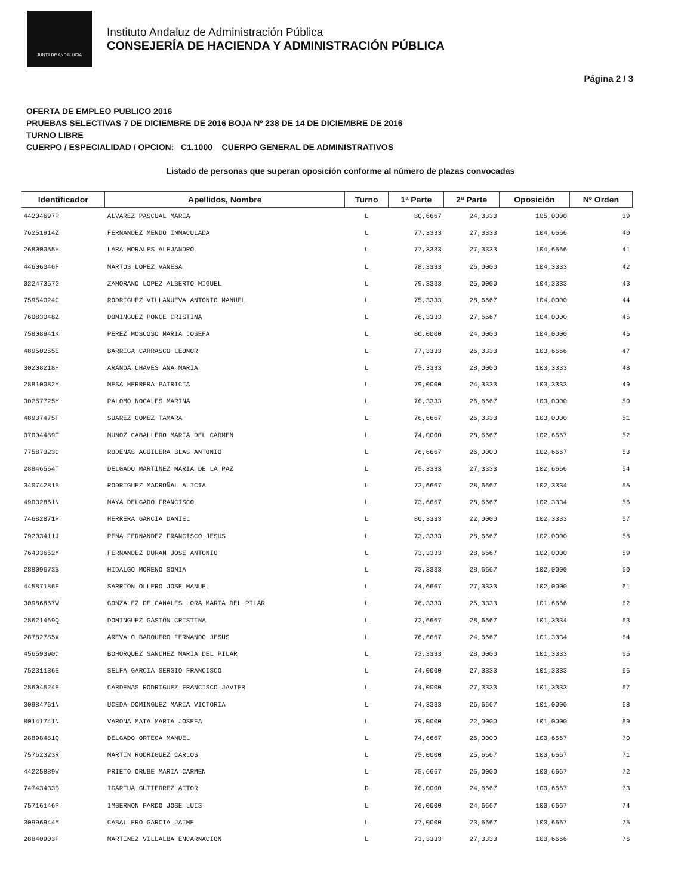JUNTA DE ANDALUCIA
Instituto Andaluz de Administración Pública
CONSEJERÍA DE HACIENDA Y ADMINISTRACIÓN PÚBLICA
Página 2 / 3
OFERTA DE EMPLEO PUBLICO 2016
PRUEBAS SELECTIVAS 7 DE DICIEMBRE DE 2016 BOJA Nº 238 DE 14 DE DICIEMBRE DE 2016
TURNO LIBRE
CUERPO / ESPECIALIDAD / OPCION: C1.1000 CUERPO GENERAL DE ADMINISTRATIVOS
Listado de personas que superan oposición conforme al número de plazas convocadas
| Identificador | Apellidos, Nombre | Turno | 1ª Parte | 2ª Parte | Oposición | Nº Orden |
| --- | --- | --- | --- | --- | --- | --- |
| 44204697P | ALVAREZ PASCUAL MARIA | L | 80,6667 | 24,3333 | 105,0000 | 39 |
| 76251914Z | FERNANDEZ MENDO INMACULADA | L | 77,3333 | 27,3333 | 104,6666 | 40 |
| 26800055H | LARA MORALES ALEJANDRO | L | 77,3333 | 27,3333 | 104,6666 | 41 |
| 44606046F | MARTOS LOPEZ VANESA | L | 78,3333 | 26,0000 | 104,3333 | 42 |
| 02247357G | ZAMORANO LOPEZ ALBERTO MIGUEL | L | 79,3333 | 25,0000 | 104,3333 | 43 |
| 75954024C | RODRIGUEZ VILLANUEVA ANTONIO MANUEL | L | 75,3333 | 28,6667 | 104,0000 | 44 |
| 76083048Z | DOMINGUEZ PONCE CRISTINA | L | 76,3333 | 27,6667 | 104,0000 | 45 |
| 75808941K | PEREZ MOSCOSO MARIA JOSEFA | L | 80,0000 | 24,0000 | 104,0000 | 46 |
| 48950255E | BARRIGA CARRASCO LEONOR | L | 77,3333 | 26,3333 | 103,6666 | 47 |
| 30208218H | ARANDA CHAVES ANA MARIA | L | 75,3333 | 28,0000 | 103,3333 | 48 |
| 28810082Y | MESA HERRERA PATRICIA | L | 79,0000 | 24,3333 | 103,3333 | 49 |
| 30257725Y | PALOMO NOGALES MARINA | L | 76,3333 | 26,6667 | 103,0000 | 50 |
| 48937475F | SUAREZ GOMEZ TAMARA | L | 76,6667 | 26,3333 | 103,0000 | 51 |
| 07004489T | MUÑOZ CABALLERO MARIA DEL CARMEN | L | 74,0000 | 28,6667 | 102,6667 | 52 |
| 77587323C | RODENAS AGUILERA BLAS ANTONIO | L | 76,6667 | 26,0000 | 102,6667 | 53 |
| 28846554T | DELGADO MARTINEZ MARIA DE LA PAZ | L | 75,3333 | 27,3333 | 102,6666 | 54 |
| 34074281B | RODRIGUEZ MADROÑAL ALICIA | L | 73,6667 | 28,6667 | 102,3334 | 55 |
| 49032861N | MAYA DELGADO FRANCISCO | L | 73,6667 | 28,6667 | 102,3334 | 56 |
| 74682871P | HERRERA GARCIA DANIEL | L | 80,3333 | 22,0000 | 102,3333 | 57 |
| 79203411J | PEÑA FERNANDEZ FRANCISCO JESUS | L | 73,3333 | 28,6667 | 102,0000 | 58 |
| 76433652Y | FERNANDEZ DURAN JOSE ANTONIO | L | 73,3333 | 28,6667 | 102,0000 | 59 |
| 28809673B | HIDALGO MORENO SONIA | L | 73,3333 | 28,6667 | 102,0000 | 60 |
| 44587186F | SARRION OLLERO JOSE MANUEL | L | 74,6667 | 27,3333 | 102,0000 | 61 |
| 30986867W | GONZALEZ DE CANALES LORA MARIA DEL PILAR | L | 76,3333 | 25,3333 | 101,6666 | 62 |
| 28621469Q | DOMINGUEZ GASTON CRISTINA | L | 72,6667 | 28,6667 | 101,3334 | 63 |
| 28782785X | AREVALO BARQUERO FERNANDO JESUS | L | 76,6667 | 24,6667 | 101,3334 | 64 |
| 45659390C | BOHORQUEZ SANCHEZ MARIA DEL PILAR | L | 73,3333 | 28,0000 | 101,3333 | 65 |
| 75231136E | SELFA GARCIA SERGIO FRANCISCO | L | 74,0000 | 27,3333 | 101,3333 | 66 |
| 28604524E | CARDENAS RODRIGUEZ FRANCISCO JAVIER | L | 74,0000 | 27,3333 | 101,3333 | 67 |
| 30984761N | UCEDA DOMINGUEZ MARIA VICTORIA | L | 74,3333 | 26,6667 | 101,0000 | 68 |
| 80141741N | VARONA MATA MARIA JOSEFA | L | 79,0000 | 22,0000 | 101,0000 | 69 |
| 28898481Q | DELGADO ORTEGA MANUEL | L | 74,6667 | 26,0000 | 100,6667 | 70 |
| 75762323R | MARTIN RODRIGUEZ CARLOS | L | 75,0000 | 25,6667 | 100,6667 | 71 |
| 44225889V | PRIETO ORUBE MARIA CARMEN | L | 75,6667 | 25,0000 | 100,6667 | 72 |
| 74743433B | IGARTUA GUTIERREZ AITOR | D | 76,0000 | 24,6667 | 100,6667 | 73 |
| 75716146P | IMBERNON PARDO JOSE LUIS | L | 76,0000 | 24,6667 | 100,6667 | 74 |
| 30996944M | CABALLERO GARCIA JAIME | L | 77,0000 | 23,6667 | 100,6667 | 75 |
| 28840903F | MARTINEZ VILLALBA ENCARNACION | L | 73,3333 | 27,3333 | 100,6666 | 76 |